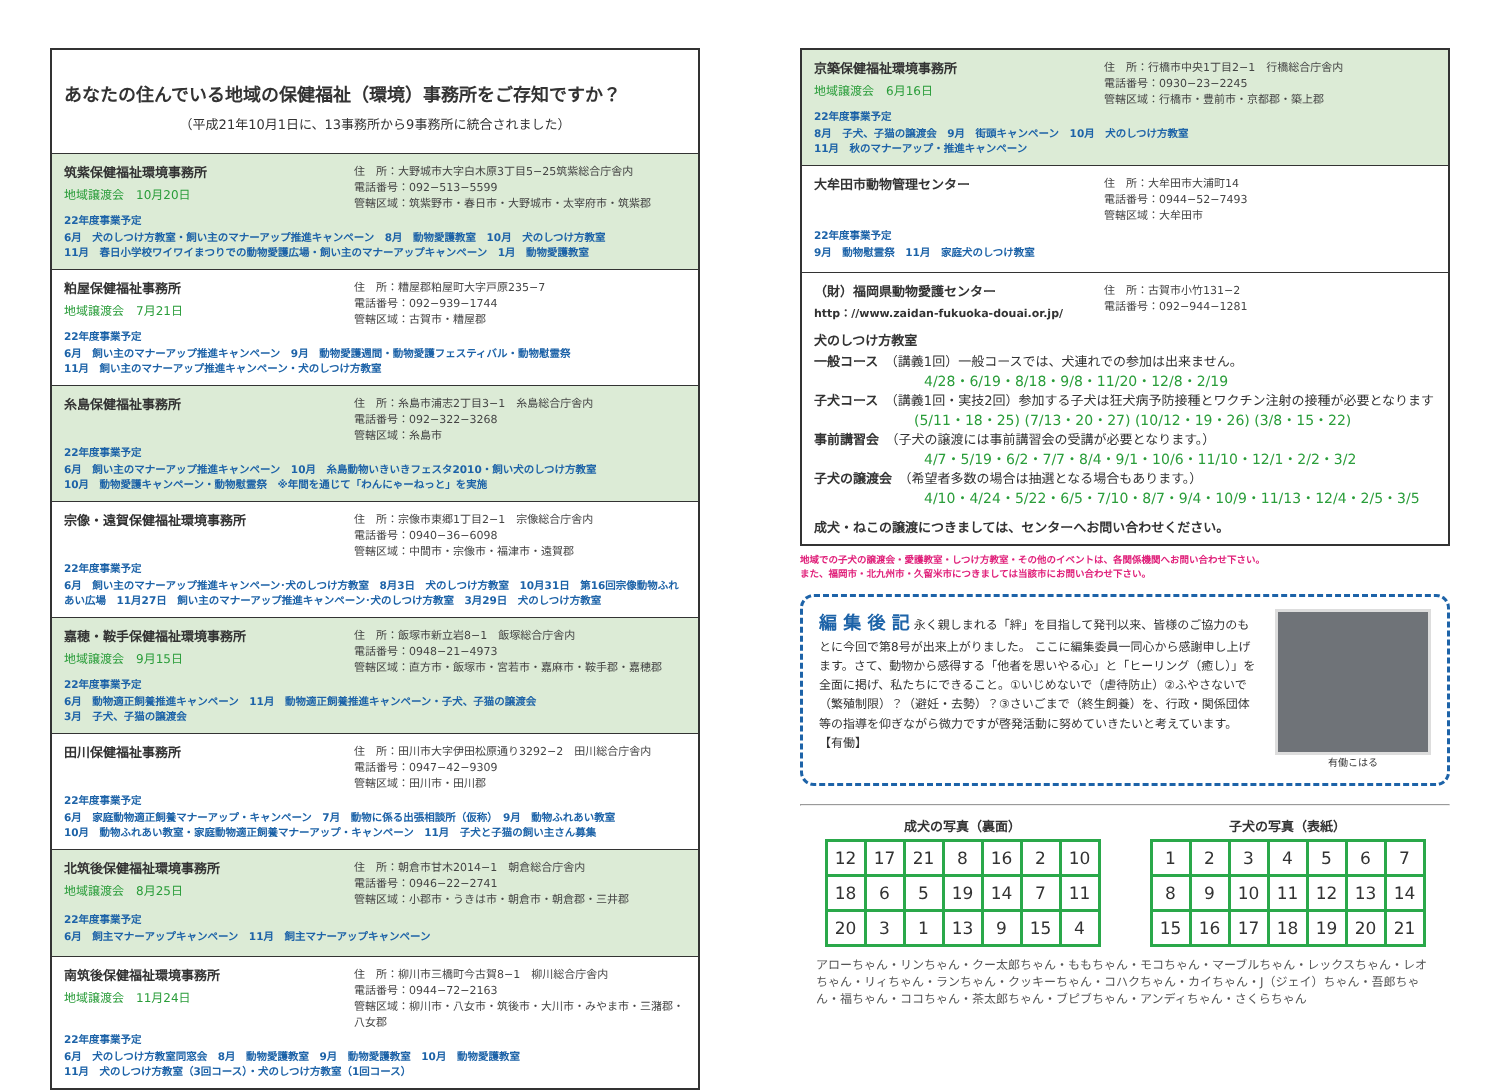あなたの住んでいる地域の保健福祉（環境）事務所をご存知ですか？
（平成21年10月1日に、13事務所から9事務所に統合されました）
筑紫保健福祉環境事務所
地域譲渡会　10月20日
住　所：大野城市大字白木原3丁目5−25筑紫総合庁舎内
電話番号：092−513−5599
管轄区域：筑紫野市・春日市・大野城市・太宰府市・筑紫郡
22年度事業予定
6月　犬のしつけ方教室・飼い主のマナーアップ推進キャンペーン　8月　動物愛護教室　10月　犬のしつけ方教室
11月　春日小学校ワイワイまつりでの動物愛護広場・飼い主のマナーアップキャンペーン　1月　動物愛護教室
粕屋保健福祉事務所
地域譲渡会　7月21日
住　所：糟屋郡粕屋町大字戸原235−7
電話番号：092−939−1744
管轄区域：古賀市・糟屋郡
22年度事業予定
6月　飼い主のマナーアップ推進キャンペーン　9月　動物愛護週間・動物愛護フェスティバル・動物慰霊祭
11月　飼い主のマナーアップ推進キャンペーン・犬のしつけ方教室
糸島保健福祉事務所
住　所：糸島市浦志2丁目3−1　糸島総合庁舎内
電話番号：092−322−3268
管轄区域：糸島市
22年度事業予定
6月　飼い主のマナーアップ推進キャンペーン　10月　糸島動物いきいきフェスタ2010・飼い犬のしつけ方教室
10月　動物愛護キャンペーン・動物慰霊祭　※年間を通じて「わんにゃーねっと」を実施
宗像・遠賀保健福祉環境事務所
住　所：宗像市東郷1丁目2−1　宗像総合庁舎内
電話番号：0940−36−6098
管轄区域：中間市・宗像市・福津市・遠賀郡
22年度事業予定
6月　飼い主のマナーアップ推進キャンペーン･犬のしつけ方教室　8月3日　犬のしつけ方教室　10月31日　第16回宗像動物ふれあい広場　11月27日　飼い主のマナーアップ推進キャンペーン･犬のしつけ方教室　3月29日　犬のしつけ方教室
嘉穂・鞍手保健福祉環境事務所
地域譲渡会　9月15日
住　所：飯塚市新立岩8−1　飯塚総合庁舎内
電話番号：0948−21−4973
管轄区域：直方市・飯塚市・宮若市・嘉麻市・鞍手郡・嘉穂郡
22年度事業予定
6月　動物適正飼養推進キャンペーン　11月　動物適正飼養推進キャンペーン・子犬、子猫の譲渡会
3月　子犬、子猫の譲渡会
田川保健福祉事務所
住　所：田川市大字伊田松原通り3292−2　田川総合庁舎内
電話番号：0947−42−9309
管轄区域：田川市・田川郡
22年度事業予定
6月　家庭動物適正飼養マナーアップ・キャンペーン　7月　動物に係る出張相談所（仮称）　9月　動物ふれあい教室
10月　動物ふれあい教室・家庭動物適正飼養マナーアップ・キャンペーン　11月　子犬と子猫の飼い主さん募集
北筑後保健福祉環境事務所
地域譲渡会　8月25日
住　所：朝倉市甘木2014−1　朝倉総合庁舎内
電話番号：0946−22−2741
管轄区域：小郡市・うきは市・朝倉市・朝倉郡・三井郡
22年度事業予定
6月　飼主マナーアップキャンペーン　11月　飼主マナーアップキャンペーン
南筑後保健福祉環境事務所
地域譲渡会　11月24日
住　所：柳川市三橋町今古賀8−1　柳川総合庁舎内
電話番号：0944−72−2163
管轄区域：柳川市・八女市・筑後市・大川市・みやま市・三潴郡・八女郡
22年度事業予定
6月　犬のしつけ方教室同窓会　8月　動物愛護教室　9月　動物愛護教室　10月　動物愛護教室
11月　犬のしつけ方教室（3回コース）・犬のしつけ方教室（1回コース）
京築保健福祉環境事務所
地域譲渡会　6月16日
住　所：行橋市中央1丁目2−1　行橋総合庁舎内
電話番号：0930−23−2245
管轄区域：行橋市・豊前市・京都郡・築上郡
22年度事業予定
8月　子犬、子猫の譲渡会　9月　街頭キャンペーン　10月　犬のしつけ方教室
11月　秋のマナーアップ・推進キャンペーン
大牟田市動物管理センター
住　所：大牟田市大浦町14
電話番号：0944−52−7493
管轄区域：大牟田市
22年度事業予定
9月　動物慰霊祭　11月　家庭犬のしつけ教室
（財）福岡県動物愛護センター
http：//www.zaidan-fukuoka-douai.or.jp/
住　所：古賀市小竹131−2
電話番号：092−944−1281
犬のしつけ方教室
一般コース　（講義1回）一般コースでは、犬連れでの参加は出来ません。
4/28・6/19・8/18・9/8・11/20・12/8・2/19
子犬コース　（講義1回・実技2回）参加する子犬は狂犬病予防接種とワクチン注射の接種が必要となります
(5/11・18・25) (7/13・20・27) (10/12・19・26) (3/8・15・22)
事前講習会　（子犬の譲渡には事前講習会の受講が必要となります。）
4/7・5/19・6/2・7/7・8/4・9/1・10/6・11/10・12/1・2/2・3/2
子犬の譲渡会　（希望者多数の場合は抽選となる場合もあります。）
4/10・4/24・5/22・6/5・7/10・8/7・9/4・10/9・11/13・12/4・2/5・3/5
成犬・ねこの譲渡につきましては、センターへお問い合わせください。
地域での子犬の譲渡会・愛護教室・しつけ方教室・その他のイベントは、各関係機関へお問い合わせ下さい。
また、福岡市・北九州市・久留米市につきましては当該市にお問い合わせ下さい。
編 集 後 記 永く親しまれる「絆」を目指して発刊以来、皆様のご協力のもとに今回で第8号が出来上がりました。 ここに編集委員一同心から感謝申し上げます。さて、動物から感得する「他者を思いやる心」と「ヒーリング（癒し）」を全面に掲げ、私たちにできること。①いじめないで（虐待防止）②ふやさないで（繁殖制限）？（避妊・去勢）？③さいごまで（終生飼養）を、行政・関係団体等の指導を仰ぎながら微力ですが啓発活動に努めていきたいと考えています。　【有働】
有働こはる
成犬の写真（裏面）
| 12 | 17 | 21 | 8 | 16 | 2 | 10 |
| 18 | 6 | 5 | 19 | 14 | 7 | 11 |
| 20 | 3 | 1 | 13 | 9 | 15 | 4 |
子犬の写真（表紙）
| 1 | 2 | 3 | 4 | 5 | 6 | 7 |
| 8 | 9 | 10 | 11 | 12 | 13 | 14 |
| 15 | 16 | 17 | 18 | 19 | 20 | 21 |
アローちゃん・リンちゃん・クー太郎ちゃん・ももちゃん・モコちゃん・マーブルちゃん・レックスちゃん・レオちゃん・リィちゃん・ランちゃん・クッキーちゃん・コハクちゃん・カイちゃん・J（ジェイ）ちゃん・吾郎ちゃん・福ちゃん・ココちゃん・茶太郎ちゃん・ブピブちゃん・アンディちゃん・さくらちゃん